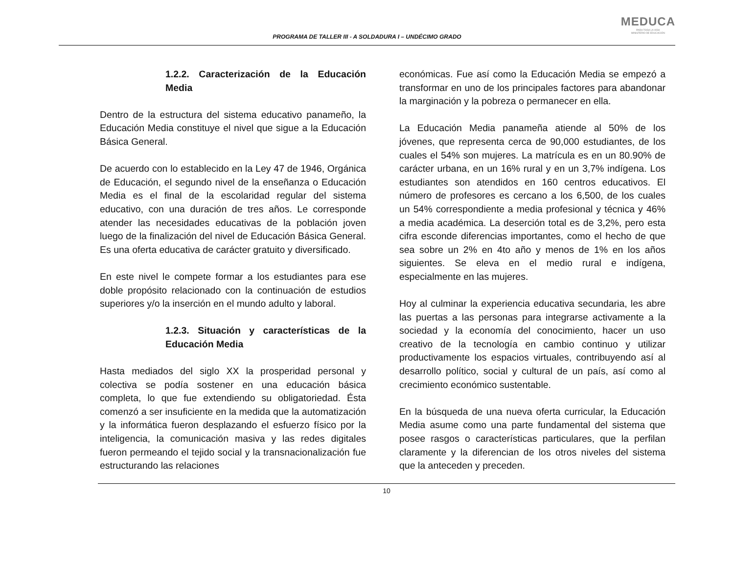PROGRAMA DE TALLER III - A SOLDADURA I – UNDÉCIMO GRADO
MEDUCA
PARA TODA LA VIDA
MINISTERIO DE EDUCACIÓN
1.2.2. Caracterización de la Educación Media
Dentro de la estructura del sistema educativo panameño, la Educación Media constituye el nivel que sigue a la Educación Básica General.
De acuerdo con lo establecido en la Ley 47 de 1946, Orgánica de Educación, el segundo nivel de la enseñanza o Educación Media es el final de la escolaridad regular del sistema educativo, con una duración de tres años. Le corresponde atender las necesidades educativas de la población joven luego de la finalización del nivel de Educación Básica General. Es una oferta educativa de carácter gratuito y diversificado.
En este nivel le compete formar a los estudiantes para ese doble propósito relacionado con la continuación de estudios superiores y/o la inserción en el mundo adulto y laboral.
1.2.3. Situación y características de la Educación Media
Hasta mediados del siglo XX la prosperidad personal y colectiva se podía sostener en una educación básica completa, lo que fue extendiendo su obligatoriedad. Ésta comenzó a ser insuficiente en la medida que la automatización y la informática fueron desplazando el esfuerzo físico por la inteligencia, la comunicación masiva y las redes digitales fueron permeando el tejido social y la transnacionalización fue estructurando las relaciones
económicas. Fue así como la Educación Media se empezó a transformar en uno de los principales factores para abandonar la marginación y la pobreza o permanecer en ella.
La Educación Media panameña atiende al 50% de los jóvenes, que representa cerca de 90,000 estudiantes, de los cuales el 54% son mujeres. La matrícula es en un 80.90% de carácter urbana, en un 16% rural y en un 3,7% indígena. Los estudiantes son atendidos en 160 centros educativos. El número de profesores es cercano a los 6,500, de los cuales un 54% correspondiente a media profesional y técnica y 46% a media académica. La deserción total es de 3,2%, pero esta cifra esconde diferencias importantes, como el hecho de que sea sobre un 2% en 4to año y menos de 1% en los años siguientes. Se eleva en el medio rural e indígena, especialmente en las mujeres.
Hoy al culminar la experiencia educativa secundaria, les abre las puertas a las personas para integrarse activamente a la sociedad y la economía del conocimiento, hacer un uso creativo de la tecnología en cambio continuo y utilizar productivamente los espacios virtuales, contribuyendo así al desarrollo político, social y cultural de un país, así como al crecimiento económico sustentable.
En la búsqueda de una nueva oferta curricular, la Educación Media asume como una parte fundamental del sistema que posee rasgos o características particulares, que la perfilan claramente y la diferencian de los otros niveles del sistema que la anteceden y preceden.
10